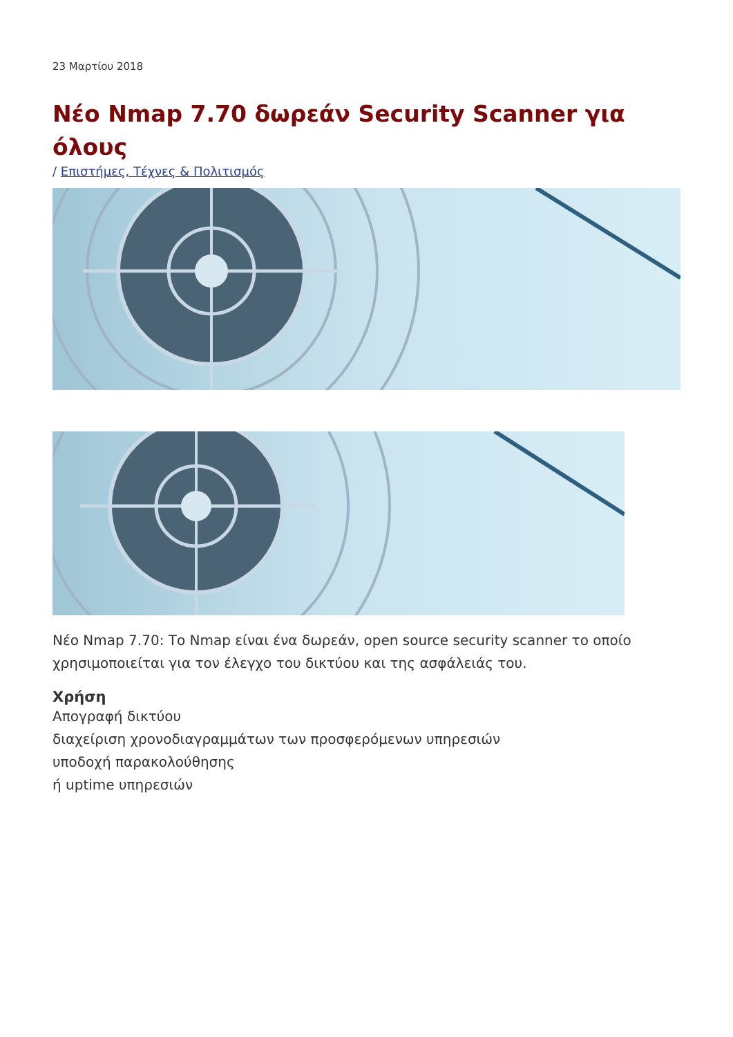23 Μαρτίου 2018
Νέο Nmap 7.70 δωρεάν Security Scanner για όλους
/ Επιστήμες, Τέχνες & Πολιτισμός
Νέο Nmap 7.70: Το Nmap είναι ένα δωρεάν, open source security scanner το οποίο χρησιμοποιείται για τον έλεγχο του δικτύου και της ασφάλειάς του.
Χρήση
Απογραφή δικτύου
διαχείριση χρονοδιαγραμμάτων των προσφερόμενων υπηρεσιών
υποδοχή παρακολούθησης
ή uptime υπηρεσιών